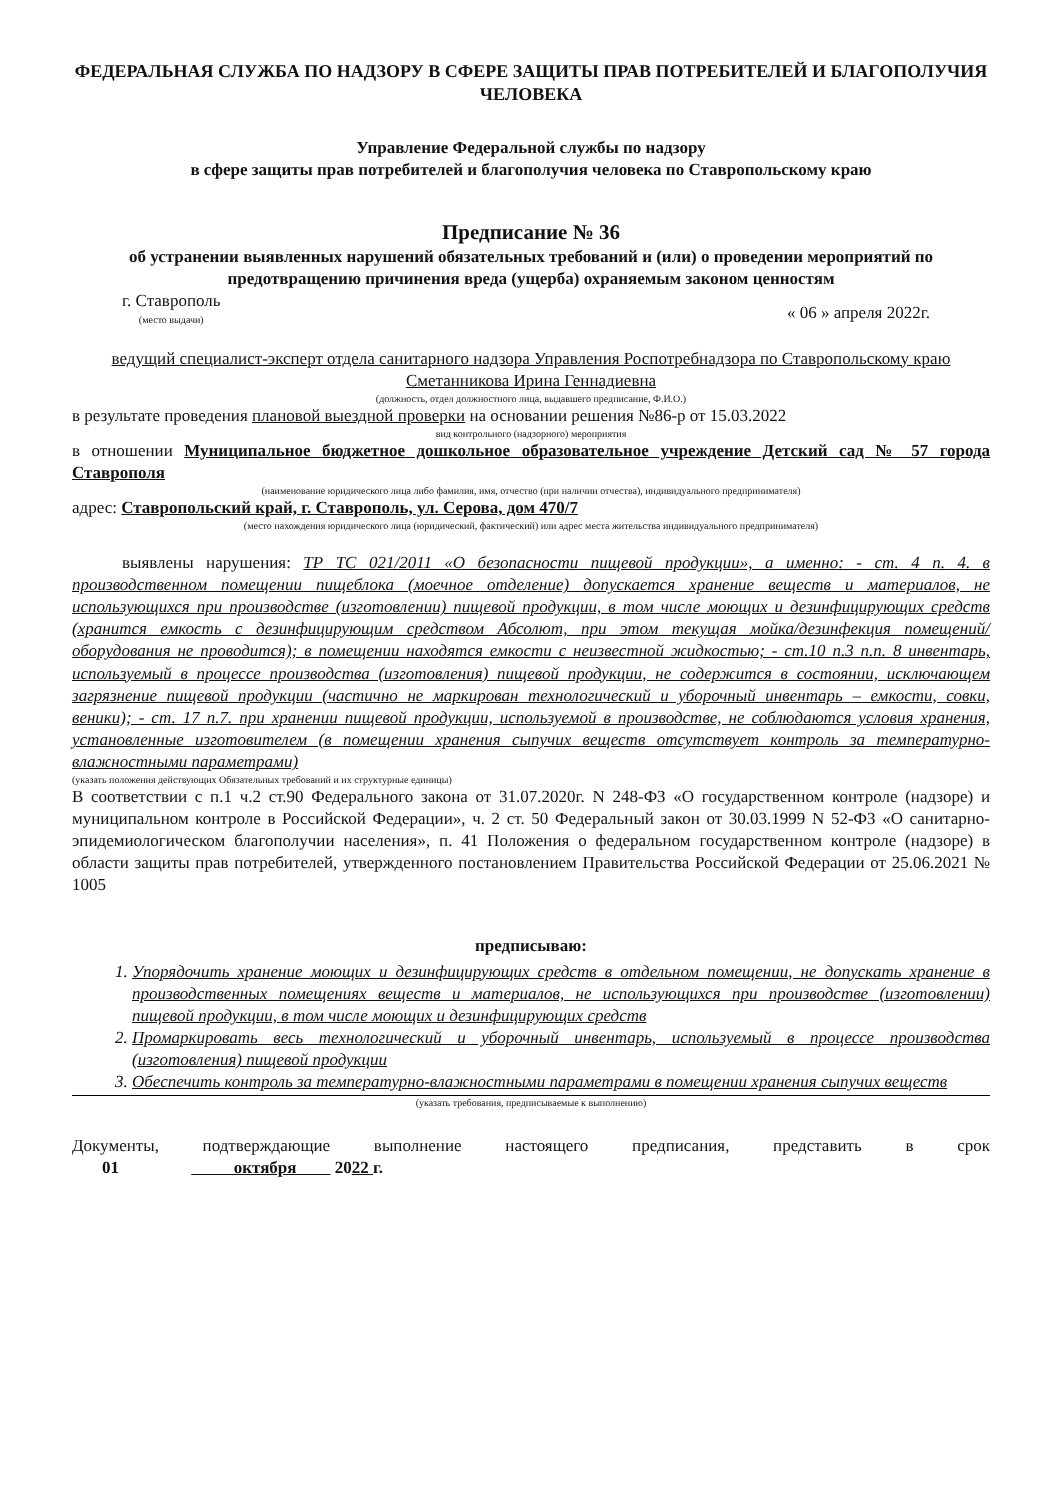ФЕДЕРАЛЬНАЯ СЛУЖБА ПО НАДЗОРУ В СФЕРЕ ЗАЩИТЫ ПРАВ ПОТРЕБИТЕЛЕЙ И БЛАГОПОЛУЧИЯ ЧЕЛОВЕКА
Управление Федеральной службы по надзору
в сфере защиты прав потребителей и благополучия человека по Ставропольскому краю
Предписание № 36
об устранении выявленных нарушений обязательных требований и (или) о проведении мероприятий по предотвращению причинения вреда (ущерба) охраняемым законом ценностям
г. Ставрополь
(место выдачи)
« 06 » апреля 2022г.
ведущий специалист-эксперт отдела санитарного надзора Управления Роспотребнадзора по Ставропольскому краю Сметанникова Ирина Геннадиевна
(должность, отдел должностного лица, выдавшего предписание, Ф.И.О.)
в результате проведения плановой выездной проверки на основании решения №86-р от 15.03.2022
вид контрольного (надзорного) мероприятия
в отношении Муниципальное бюджетное дошкольное образовательное учреждение Детский сад № 57 города Ставрополя
(наименование юридического лица либо фамилия, имя, отчество (при наличии отчества), индивидуального предпринимателя)
адрес: Ставропольский край, г. Ставрополь, ул. Серова, дом 470/7
(место нахождения юридического лица (юридический, фактический) или адрес места жительства индивидуального предпринимателя)
выявлены нарушения: ТР ТС 021/2011 «О безопасности пищевой продукции», а именно: - ст. 4 п. 4. в производственном помещении пищеблока (моечное отделение) допускается хранение веществ и материалов, не использующихся при производстве (изготовлении) пищевой продукции, в том числе моющих и дезинфицирующих средств (хранится емкость с дезинфицирующим средством Абсолют, при этом текущая мойка/дезинфекция помещений/оборудования не проводится); в помещении находятся емкости с неизвестной жидкостью; - ст.10 п.3 п.п. 8 инвентарь, используемый в процессе производства (изготовления) пищевой продукции, не содержится в состоянии, исключающем загрязнение пищевой продукции (частично не маркирован технологический и уборочный инвентарь – емкости, совки, веники); - ст. 17 п.7. при хранении пищевой продукции, используемой в производстве, не соблюдаются условия хранения, установленные изготовителем (в помещении хранения сыпучих веществ отсутствует контроль за температурно-влажностными параметрами)
(указать положения действующих Обязательных требований и их структурные единицы)
В соответствии с п.1 ч.2 ст.90 Федерального закона от 31.07.2020г. N 248-ФЗ «О государственном контроле (надзоре) и муниципальном контроле в Российской Федерации», ч. 2 ст. 50 Федеральный закон от 30.03.1999 N 52-ФЗ «О санитарно-эпидемиологическом благополучии населения», п. 41 Положения о федеральном государственном контроле (надзоре) в области защиты прав потребителей, утвержденного постановлением Правительства Российской Федерации от 25.06.2021 № 1005
предписываю:
1. Упорядочить хранение моющих и дезинфицирующих средств в отдельном помещении, не допускать хранение в производственных помещениях веществ и материалов, не использующихся при производстве (изготовлении) пищевой продукции, в том числе моющих и дезинфицирующих средств
2. Промаркировать весь технологический и уборочный инвентарь, используемый в процессе производства (изготовления) пищевой продукции
3. Обеспечить контроль за температурно-влажностными параметрами в помещении хранения сыпучих веществ
(указать требования, предписываемые к выполнению)
Документы, подтверждающие выполнение настоящего предписания, представить в срок
01 октября 2022 г.